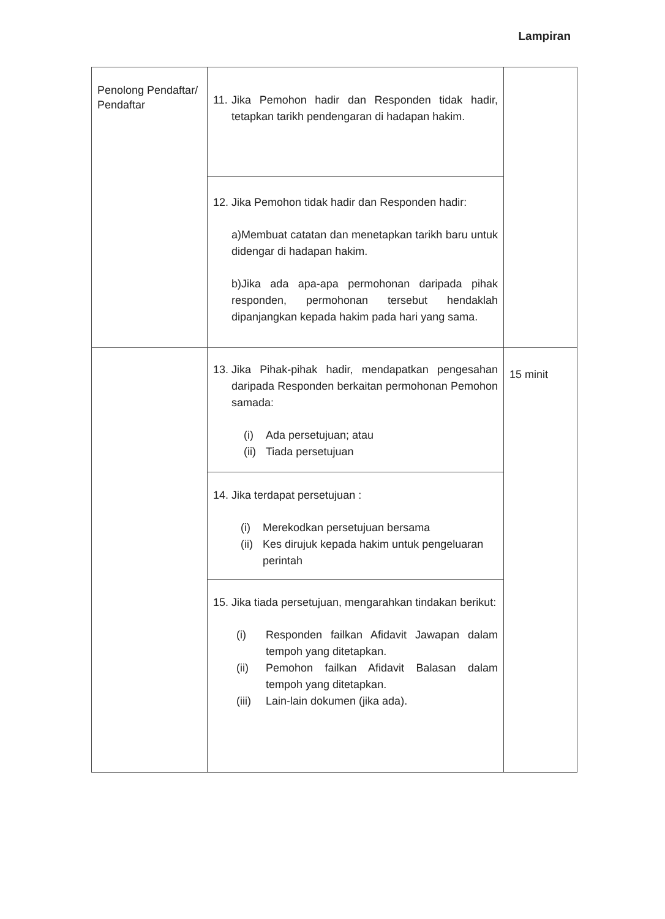Lampiran
| Penolong Pendaftar/ Pendaftar | 11. Jika Pemohon hadir dan Responden tidak hadir, tetapkan tarikh pendengaran di hadapan hakim. | |
| | 12. Jika Pemohon tidak hadir dan Responden hadir: a)Membuat catatan dan menetapkan tarikh baru untuk didengar di hadapan hakim. b)Jika ada apa-apa permohonan daripada pihak responden, permohonan tersebut hendaklah dipanjangkan kepada hakim pada hari yang sama. | |
| | 13. Jika Pihak-pihak hadir, mendapatkan pengesahan daripada Responden berkaitan permohonan Pemohon samada: (i) Ada persetujuan; atau (ii) Tiada persetujuan | 15 minit |
| | 14. Jika terdapat persetujuan : (i) Merekodkan persetujuan bersama (ii) Kes dirujuk kepada hakim untuk pengeluaran perintah | |
| | 15. Jika tiada persetujuan, mengarahkan tindakan berikut: (i) Responden failkan Afidavit Jawapan dalam tempoh yang ditetapkan. (ii) Pemohon failkan Afidavit Balasan dalam tempoh yang ditetapkan. (iii) Lain-lain dokumen (jika ada). | |